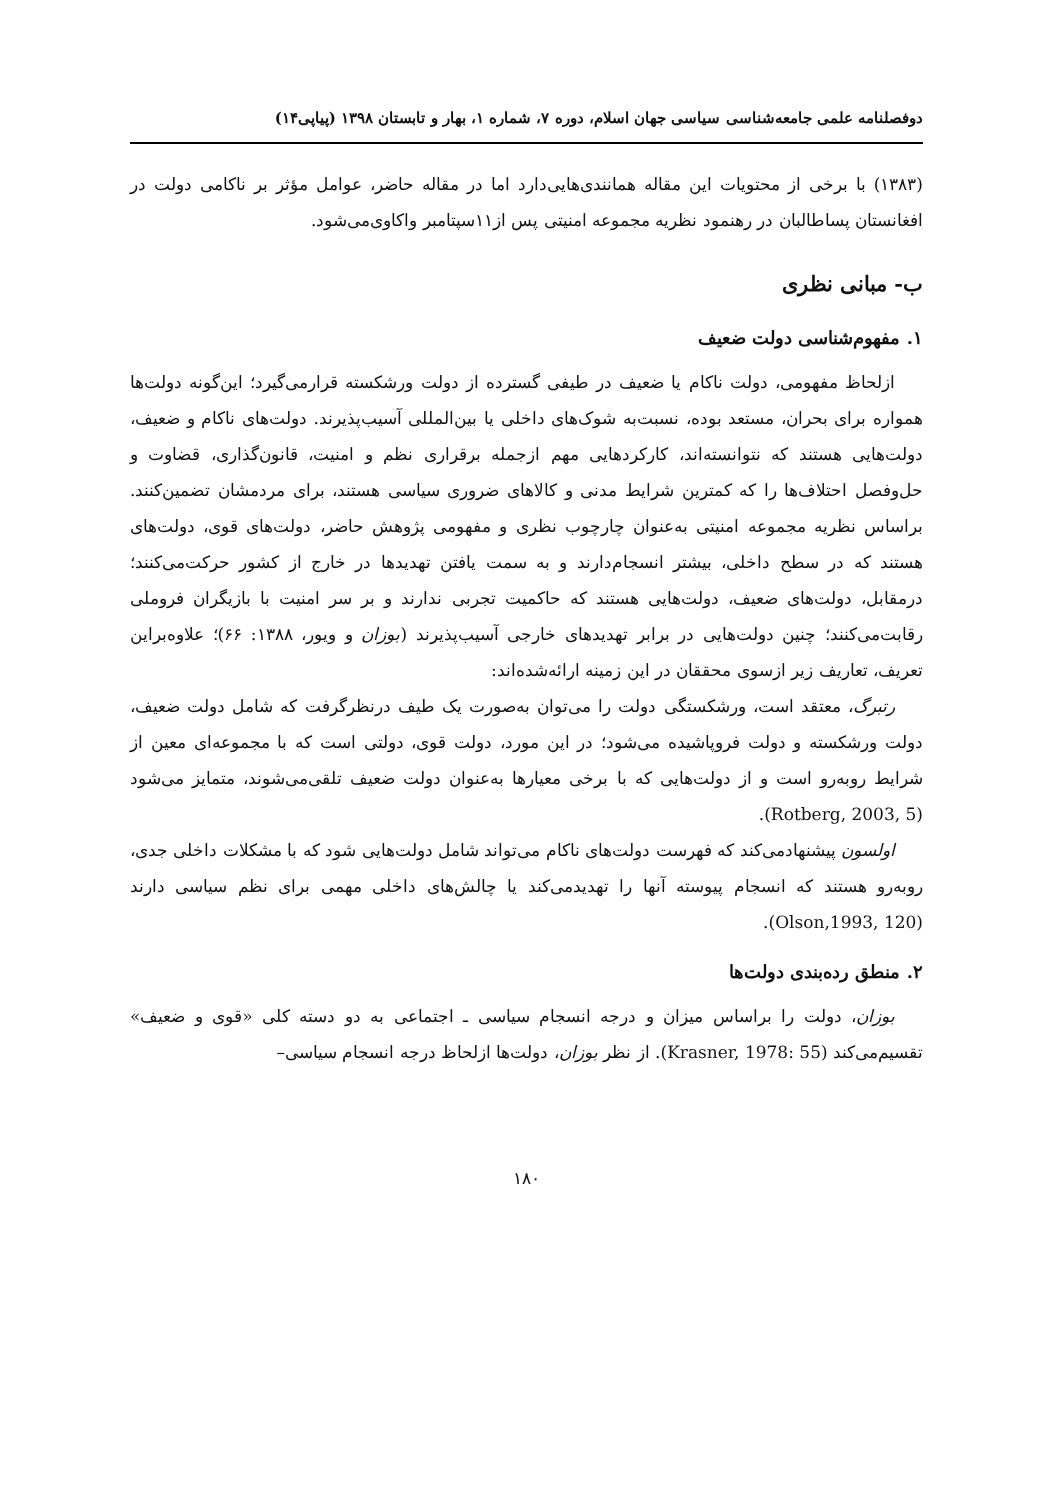دوفصلنامه علمی جامعه‌شناسی سیاسی جهان اسلام، دوره ۷، شماره ۱، بهار و تابستان ۱۳۹۸ (پیاپی۱۴)
(۱۳۸۳) با برخی از محتویات این مقاله همانندی‌هایی‌دارد اما در مقاله حاضر، عوامل مؤثر بر ناکامی دولت در افغانستان پساطالبان در رهنمود نظریه مجموعه امنیتی پس از۱۱سپتامبر واکاوی‌می‌شود.
ب- مبانی نظری
۱. مفهوم‌شناسی دولت ضعیف
ازلحاظ مفهومی، دولت ناکام یا ضعیف در طیفی گسترده از دولت ورشکسته قرارمی‌گیرد؛ این‌گونه دولت‌ها همواره برای بحران، مستعد بوده، نسبت‌به شوک‌های داخلی یا بین‌المللی آسیب‌پذیرند. دولت‌های ناکام و ضعیف، دولت‌هایی هستند که نتوانسته‌اند، کارکردهایی مهم ازجمله برقراری نظم و امنیت، قانون‌گذاری، قضاوت و حل‌وفصل احتلاف‌ها را که کمترین شرایط مدنی و کالاهای ضروری سیاسی هستند، برای مردمشان تضمین‌کنند. براساس نظریه مجموعه امنیتی به‌عنوان چارچوب نظری و مفهومی پژوهش حاضر، دولت‌های قوی، دولت‌های هستند که در سطح داخلی، بیشتر انسجام‌دارند و به سمت یافتن تهدیدها در خارج از کشور حرکت‌می‌کنند؛ درمقابل، دولت‌های ضعیف، دولت‌هایی هستند که حاکمیت تجربی ندارند و بر سر امنیت با بازیگران فروملی رقابت‌می‌کنند؛ چنین دولت‌هایی در برابر تهدیدهای خارجی آسیب‌پذیرند (بوزان و ویور، ۱۳۸۸: ۶۶)؛ علاوه‌براین تعریف، تعاریف زیر ازسوی محققان در این زمینه ارائه‌شده‌اند:
رتبرگ، معتقد است، ورشکستگی دولت را می‌توان به‌صورت یک طیف درنظرگرفت که شامل دولت ضعیف، دولت ورشکسته و دولت فروپاشیده می‌شود؛ در این مورد، دولت قوی، دولتی است که با مجموعه‌ای معین از شرایط روبه‌رو است و از دولت‌هایی که با برخی معیارها به‌عنوان دولت ضعیف تلقی‌می‌شوند، متمایز می‌شود (Rotberg, 2003, 5).
اولسون پیشنهادمی‌کند که فهرست دولت‌های ناکام می‌تواند شامل دولت‌هایی شود که با مشکلات داخلی جدی، روبه‌رو هستند که انسجام پیوسته آنها را تهدیدمی‌کند یا چالش‌های داخلی مهمی برای نظم سیاسی دارند (Olson,1993, 120).
۲. منطق رده‌بندی دولت‌ها
بوزان، دولت را براساس میزان و درجه انسجام سیاسی ـ اجتماعی به دو دسته کلی «قوی و ضعیف» تقسیم‌می‌کند (Krasner, 1978: 55). از نظر بوزان، دولت‌ها ازلحاظ درجه انسجام سیاسی–
۱۸۰